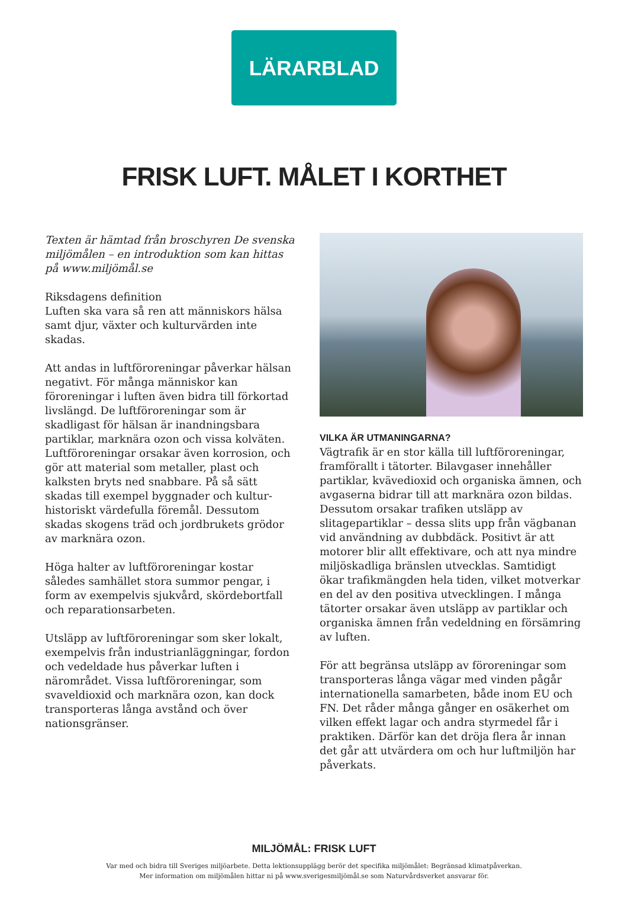LÄRARBLAD
FRISK LUFT. MÅLET I KORTHET
Texten är hämtad från broschyren De svenska miljömålen – en introduktion som kan hittas på www.miljömål.se
Riksdagens definition
Luften ska vara så ren att människors hälsa samt djur, växter och kulturvärden inte skadas.
Att andas in luftföroreningar påverkar hälsan negativt. För många människor kan föroreningar i luften även bidra till förkortad livslängd. De luftföroreningar som är skadligast för hälsan är inandningsbara partiklar, marknära ozon och vissa kolväten. Luftföroreningar orsakar även korrosion, och gör att material som metaller, plast och kalksten bryts ned snabbare. På så sätt skadas till exempel byggnader och kultur-historiskt värdefulla föremål. Dessutom skadas skogens träd och jordbrukets grödor av marknära ozon.
Höga halter av luftföroreningar kostar således samhället stora summor pengar, i form av exempelvis sjukvård, skördebortfall och reparationsarbeten.
Utsläpp av luftföroreningar som sker lokalt, exempelvis från industrianläggningar, fordon och vedeldade hus påverkar luften i närområdet. Vissa luftföroreningar, som svaveldioxid och marknära ozon, kan dock transporteras långa avstånd och över nationsgränser.
VILKA ÄR UTMANINGARNA?
Vägtrafik är en stor källa till luftföroreningar, framförallt i tätorter. Bilavgaser innehåller partiklar, kvävedioxid och organiska ämnen, och avgaserna bidrar till att marknära ozon bildas. Dessutom orsakar trafiken utsläpp av slitagepartiklar – dessa slits upp från vägbanan vid användning av dubbdäck. Positivt är att motorer blir allt effektivare, och att nya mindre miljöskadliga bränslen utvecklas. Samtidigt ökar trafikmängden hela tiden, vilket motverkar en del av den positiva utvecklingen. I många tätorter orsakar även utsläpp av partiklar och organiska ämnen från vedeldning en försämring av luften.
För att begränsa utsläpp av föroreningar som transporteras långa vägar med vinden pågår internationella samarbeten, både inom EU och FN. Det råder många gånger en osäkerhet om vilken effekt lagar och andra styrmedel får i praktiken. Därför kan det dröja flera år innan det går att utvärdera om och hur luftmiljön har påverkats.
MILJÖMÅL: FRISK LUFT
Var med och bidra till Sveriges miljöarbete. Detta lektionsupplägg berör det specifika miljömålet: Begränsad klimatpåverkan.
Mer information om miljömålen hittar ni på www.sverigesmiljömål.se som Naturvårdsverket ansvarar för.